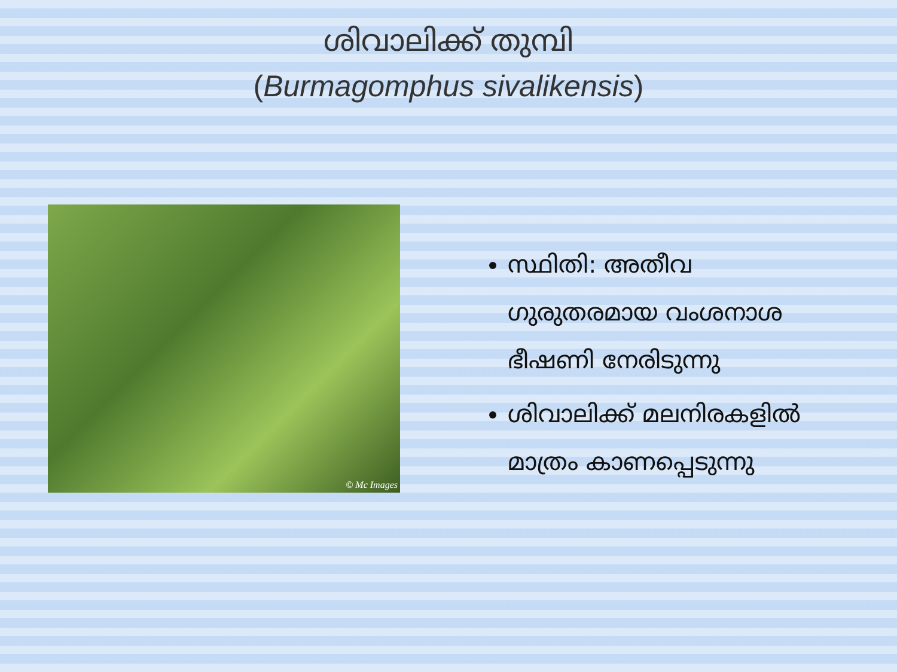ശിവാലിക്ക് തുമ്പി
(Burmagomphus sivalikensis)
© Mc Images
സ്ഥിതി: അതീവ ഗുരുതരമായ വംശനാശ ഭീഷണി നേരിടുന്നു
ശിവാലിക്ക് മലനിരകളിൽ മാത്രം കാണപ്പെടുന്നു